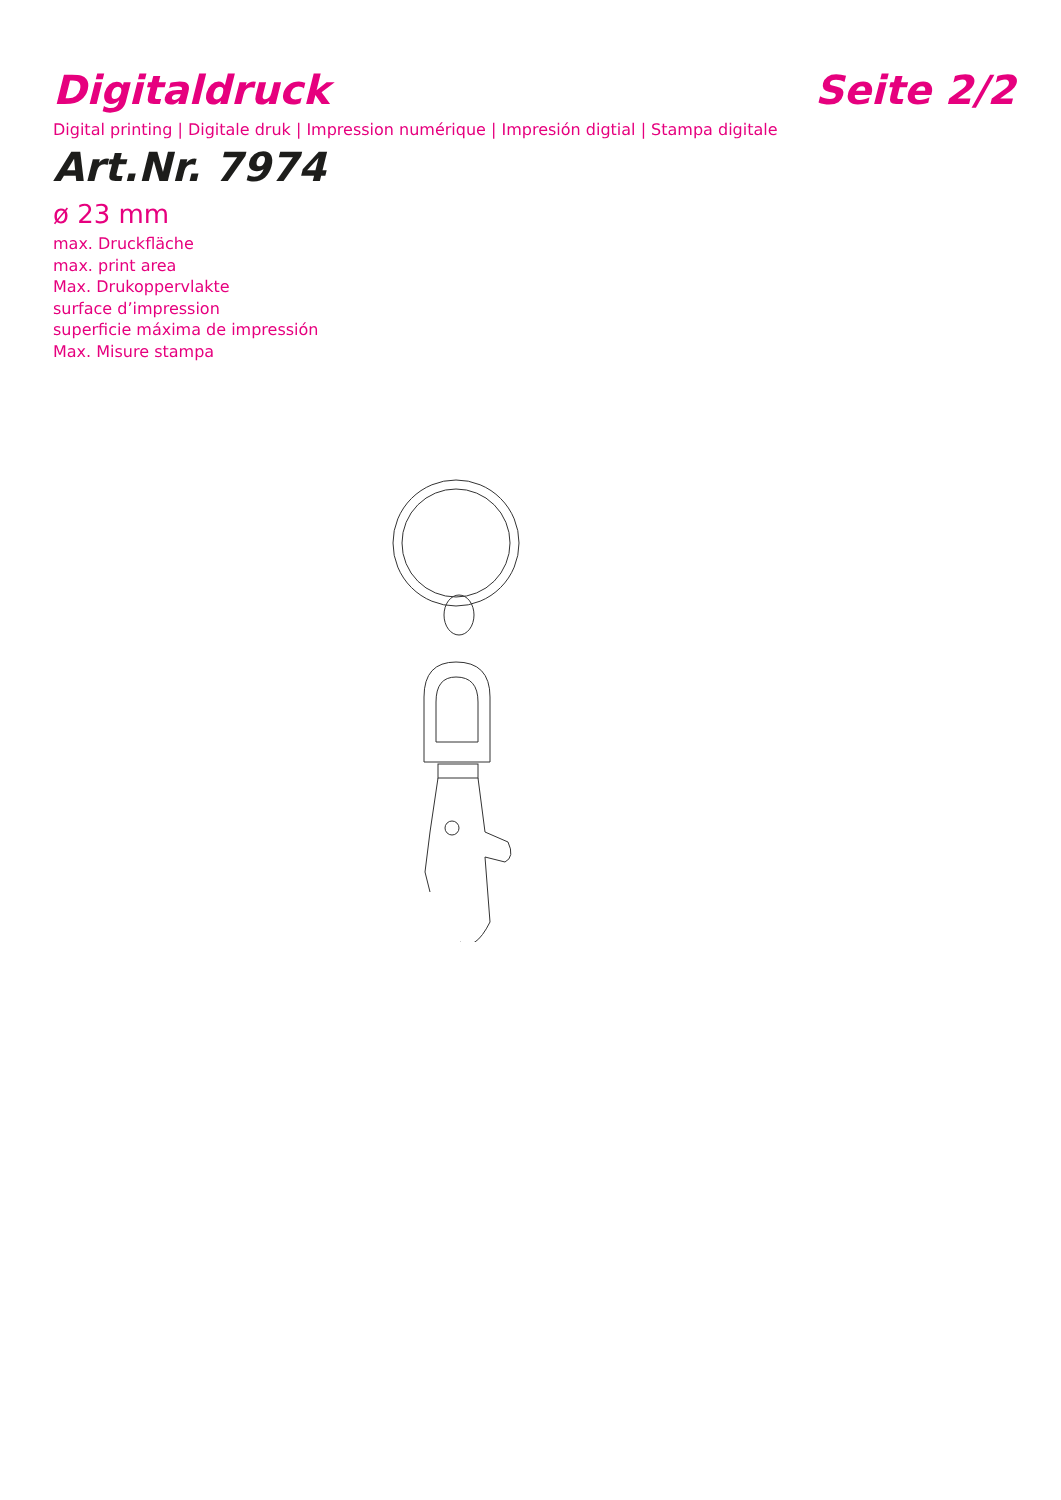Digitaldruck
Seite 2/2
Digital printing | Digitale druk | Impression numérique | Impresión digtial | Stampa digitale
Art.Nr. 7974
ø 23 mm
max. Druckfläche
max. print area
Max. Drukoppervlakte
surface d’impression
superficie máxima de impressión
Max. Misure stampa